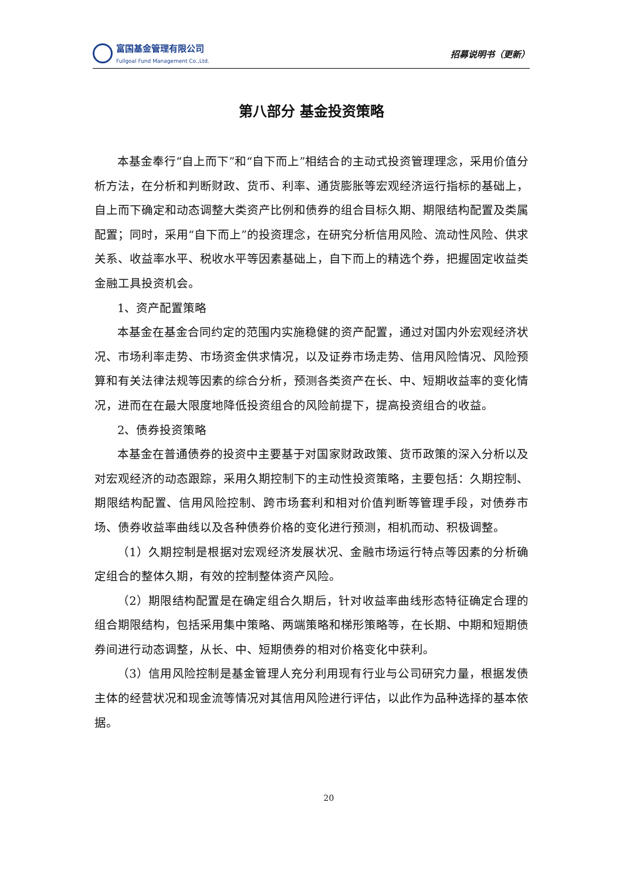富国基金管理有限公司
Fullgoal Fund Management Co.,Ltd.
招募说明书（更新）
第八部分 基金投资策略
本基金奉行“自上而下”和“自下而上”相结合的主动式投资管理理念，采用价值分析方法，在分析和判断财政、货币、利率、通货膨胀等宏观经济运行指标的基础上，自上而下确定和动态调整大类资产比例和债券的组合目标久期、期限结构配置及类属配置；同时，采用“自下而上”的投资理念，在研究分析信用风险、流动性风险、供求关系、收益率水平、税收水平等因素基础上，自下而上的精选个券，把握固定收益类金融工具投资机会。
1、资产配置策略
本基金在基金合同约定的范围内实施稳健的资产配置，通过对国内外宏观经济状况、市场利率走势、市场资金供求情况，以及证券市场走势、信用风险情况、风险预算和有关法律法规等因素的综合分析，预测各类资产在长、中、短期收益率的变化情况，进而在在最大限度地降低投资组合的风险前提下，提高投资组合的收益。
2、债券投资策略
本基金在普通债券的投资中主要基于对国家财政政策、货币政策的深入分析以及对宏观经济的动态跟踪，采用久期控制下的主动性投资策略，主要包括：久期控制、期限结构配置、信用风险控制、跨市场套利和相对价值判断等管理手段，对债券市场、债券收益率曲线以及各种债券价格的变化进行预测，相机而动、积极调整。
（1）久期控制是根据对宏观经济发展状况、金融市场运行特点等因素的分析确定组合的整体久期，有效的控制整体资产风险。
（2）期限结构配置是在确定组合久期后，针对收益率曲线形态特征确定合理的组合期限结构，包括采用集中策略、两端策略和梯形策略等，在长期、中期和短期债券间进行动态调整，从长、中、短期债券的相对价格变化中获利。
（3）信用风险控制是基金管理人充分利用现有行业与公司研究力量，根据发债主体的经营状况和现金流等情况对其信用风险进行评估，以此作为品种选择的基本依据。
20